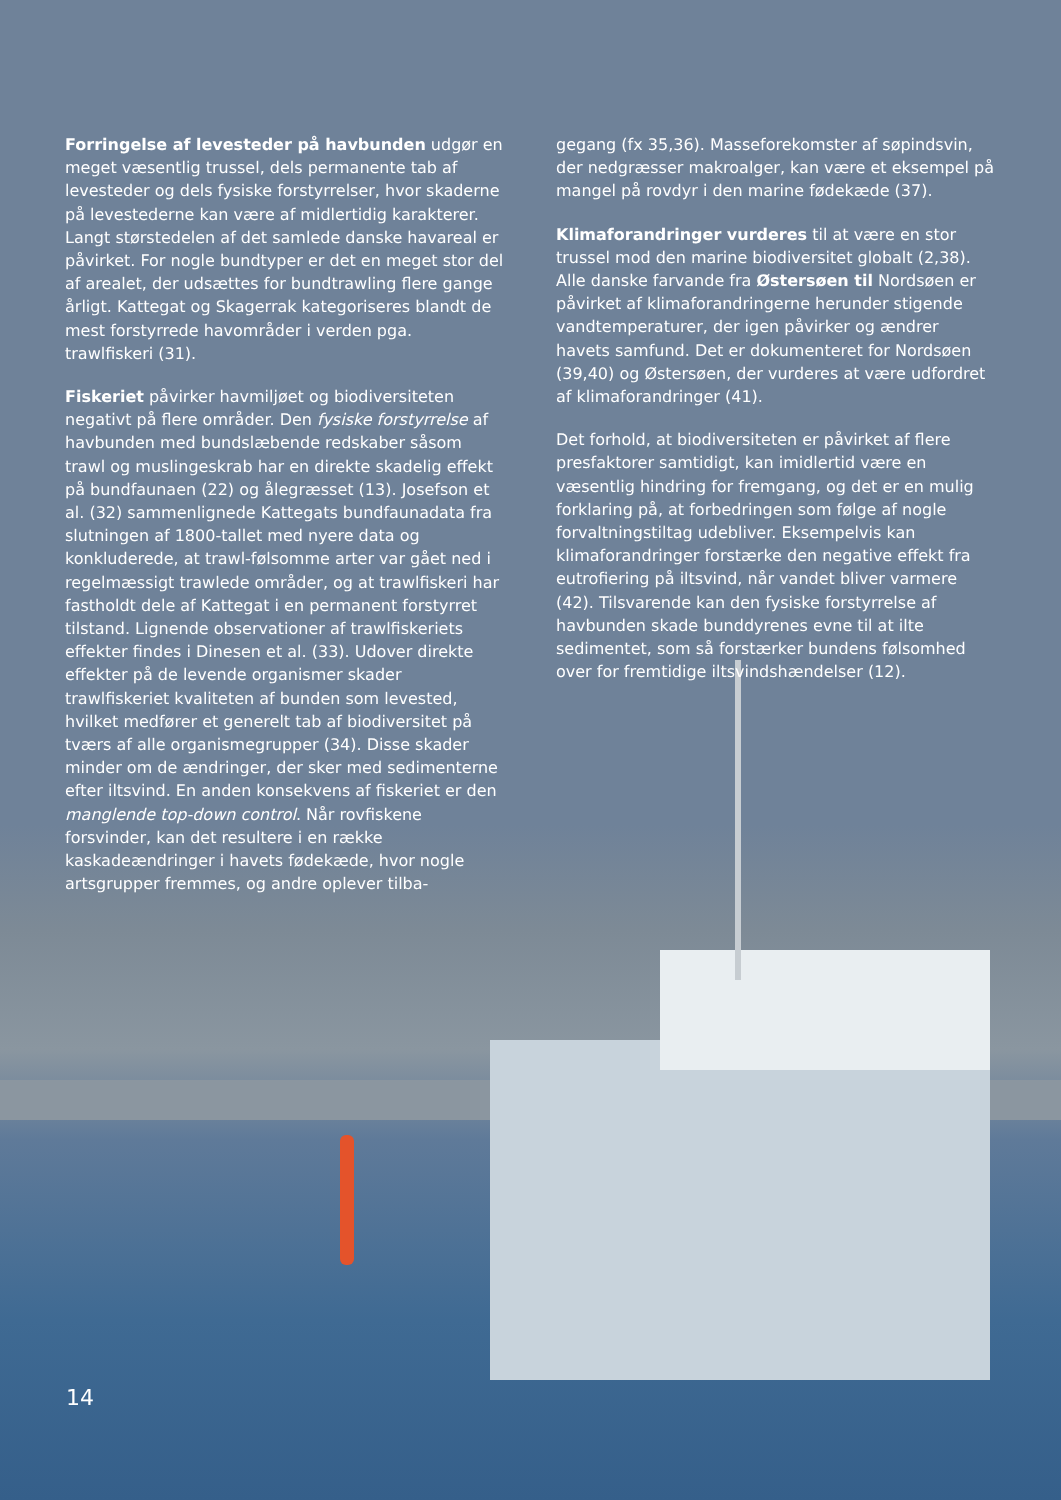Forringelse af levesteder på havbunden udgør en meget væsentlig trussel, dels permanente tab af levesteder og dels fysiske forstyrrelser, hvor skaderne på levestederne kan være af midlertidig karakterer. Langt størstedelen af det samlede danske havareal er påvirket. For nogle bundtyper er det en meget stor del af arealet, der udsættes for bundtrawling flere gange årligt. Kattegat og Skagerrak kategoriseres blandt de mest forstyrrede havområder i verden pga. trawlfiskeri (31).
Fiskeriet påvirker havmiljøet og biodiversiteten negativt på flere områder. Den fysiske forstyrrelse af havbunden med bundslæbende redskaber såsom trawl og muslingeskrab har en direkte skadelig effekt på bundfaunaen (22) og ålegræsset (13). Josefson et al. (32) sammenlignede Kattegats bundfaunadata fra slutningen af 1800-tallet med nyere data og konkluderede, at trawl-følsomme arter var gået ned i regelmæssigt trawlede områder, og at trawlfiskeri har fastholdt dele af Kattegat i en permanent forstyrret tilstand. Lignende observationer af trawlfiskeriets effekter findes i Dinesen et al. (33). Udover direkte effekter på de levende organismer skader trawlfiskeriet kvaliteten af bunden som levested, hvilket medfører et generelt tab af biodiversitet på tværs af alle organismegrupper (34). Disse skader minder om de ændringer, der sker med sedimenterne efter iltsvind. En anden konsekvens af fiskeriet er den manglende top-down control. Når rovfiskene forsvinder, kan det resultere i en række kaskadeændringer i havets fødekæde, hvor nogle artsgrupper fremmes, og andre oplever tilba-
gegang (fx 35,36). Masseforekomster af søpindsvin, der nedgræsser makroalger, kan være et eksempel på mangel på rovdyr i den marine fødekæde (37).
Klimaforandringer vurderes til at være en stor trussel mod den marine biodiversitet globalt (2,38). Alle danske farvande fra Østersøen til Nordsøen er påvirket af klimaforandringerne herunder stigende vandtemperaturer, der igen påvirker og ændrer havets samfund. Det er dokumenteret for Nordsøen (39,40) og Østersøen, der vurderes at være udfordret af klimaforandringer (41).
Det forhold, at biodiversiteten er påvirket af flere presfaktorer samtidigt, kan imidlertid være en væsentlig hindring for fremgang, og det er en mulig forklaring på, at forbedringen som følge af nogle forvaltningstiltag udebliver. Eksempelvis kan klimaforandringer forstærke den negative effekt fra eutrofiering på iltsvind, når vandet bliver varmere (42). Tilsvarende kan den fysiske forstyrrelse af havbunden skade bunddyrenes evne til at ilte sedimentet, som så forstærker bundens følsomhed over for fremtidige iltsvindshændelser (12).
14